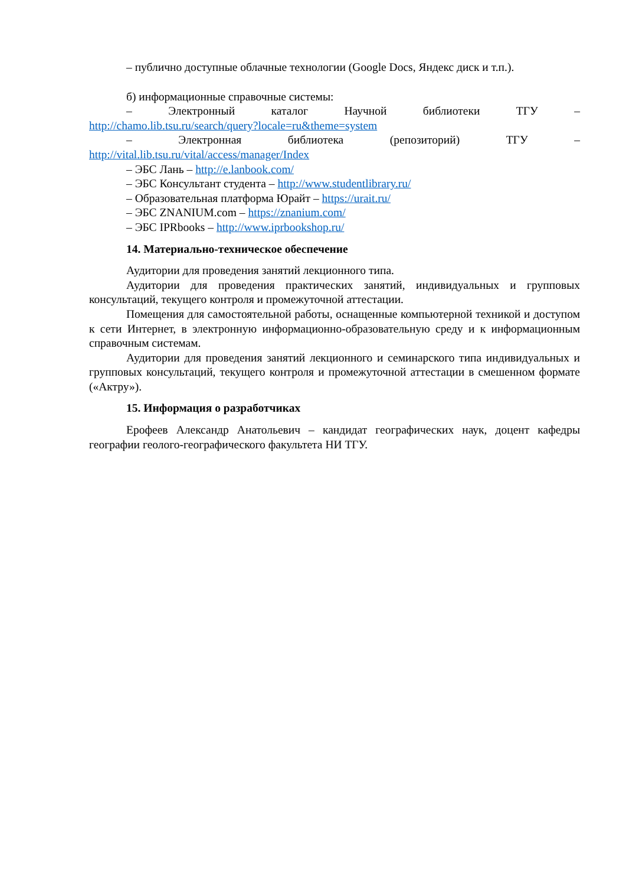– публично доступные облачные технологии (Google Docs, Яндекс диск и т.п.).
б) информационные справочные системы:
– Электронный каталог Научной библиотеки ТГУ –
http://chamo.lib.tsu.ru/search/query?locale=ru&theme=system
– Электронная библиотека (репозиторий) ТГУ –
http://vital.lib.tsu.ru/vital/access/manager/Index
– ЭБС Лань – http://e.lanbook.com/
– ЭБС Консультант студента – http://www.studentlibrary.ru/
– Образовательная платформа Юрайт – https://urait.ru/
– ЭБС ZNANIUM.com – https://znanium.com/
– ЭБС IPRbooks – http://www.iprbookshop.ru/
14. Материально-техническое обеспечение
Аудитории для проведения занятий лекционного типа.
Аудитории для проведения практических занятий, индивидуальных и групповых консультаций, текущего контроля и промежуточной аттестации.
Помещения для самостоятельной работы, оснащенные компьютерной техникой и доступом к сети Интернет, в электронную информационно-образовательную среду и к информационным справочным системам.
Аудитории для проведения занятий лекционного и семинарского типа индивидуальных и групповых консультаций, текущего контроля и промежуточной аттестации в смешенном формате («Актру»).
15. Информация о разработчиках
Ерофеев Александр Анатольевич – кандидат географических наук, доцент кафедры географии геолого-географического факультета НИ ТГУ.